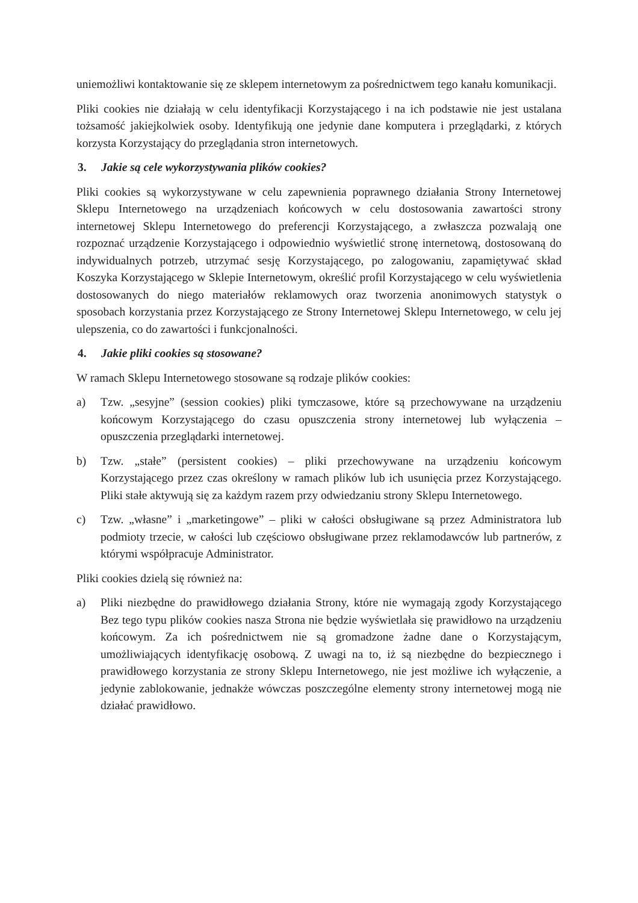uniemożliwi kontaktowanie się ze sklepem internetowym za pośrednictwem tego kanału komunikacji.
Pliki cookies nie działają w celu identyfikacji Korzystającego i na ich podstawie nie jest ustalana tożsamość jakiejkolwiek osoby. Identyfikują one jedynie dane komputera i przeglądarki, z których korzysta Korzystający do przeglądania stron internetowych.
3. Jakie są cele wykorzystywania plików cookies?
Pliki cookies są wykorzystywane w celu zapewnienia poprawnego działania Strony Internetowej Sklepu Internetowego na urządzeniach końcowych w celu dostosowania zawartości strony internetowej Sklepu Internetowego do preferencji Korzystającego, a zwłaszcza pozwalają one rozpoznać urządzenie Korzystającego i odpowiednio wyświetlić stronę internetową, dostosowaną do indywidualnych potrzeb, utrzymać sesję Korzystającego, po zalogowaniu, zapamiętywać skład Koszyka Korzystającego w Sklepie Internetowym, określić profil Korzystającego w celu wyświetlenia dostosowanych do niego materiałów reklamowych oraz tworzenia anonimowych statystyk o sposobach korzystania przez Korzystającego ze Strony Internetowej Sklepu Internetowego, w celu jej ulepszenia, co do zawartości i funkcjonalności.
4. Jakie pliki cookies są stosowane?
W ramach Sklepu Internetowego stosowane są rodzaje plików cookies:
a) Tzw. „sesyjne” (session cookies) pliki tymczasowe, które są przechowywane na urządzeniu końcowym Korzystającego do czasu opuszczenia strony internetowej lub wyłączenia – opuszczenia przeglądarki internetowej.
b) Tzw. „stałe” (persistent cookies) – pliki przechowywane na urządzeniu końcowym Korzystającego przez czas określony w ramach plików lub ich usunięcia przez Korzystającego. Pliki stałe aktywują się za każdym razem przy odwiedzaniu strony Sklepu Internetowego.
c) Tzw. „własne” i „marketingowe” – pliki w całości obsługiwane są przez Administratora lub podmioty trzecie, w całości lub częściowo obsługiwane przez reklamodawców lub partnerów, z którymi współpracuje Administrator.
Pliki cookies dzielą się również na:
a) Pliki niezbędne do prawidłowego działania Strony, które nie wymagają zgody Korzystającego Bez tego typu plików cookies nasza Strona nie będzie wyświetlała się prawidłowo na urządzeniu końcowym. Za ich pośrednictwem nie są gromadzone żadne dane o Korzystającym, umożliwiających identyfikację osobową. Z uwagi na to, iż są niezbędne do bezpiecznego i prawidłowego korzystania ze strony Sklepu Internetowego, nie jest możliwe ich wyłączenie, a jedynie zablokowanie, jednakże wówczas poszczególne elementy strony internetowej mogą nie działać prawidłowo.